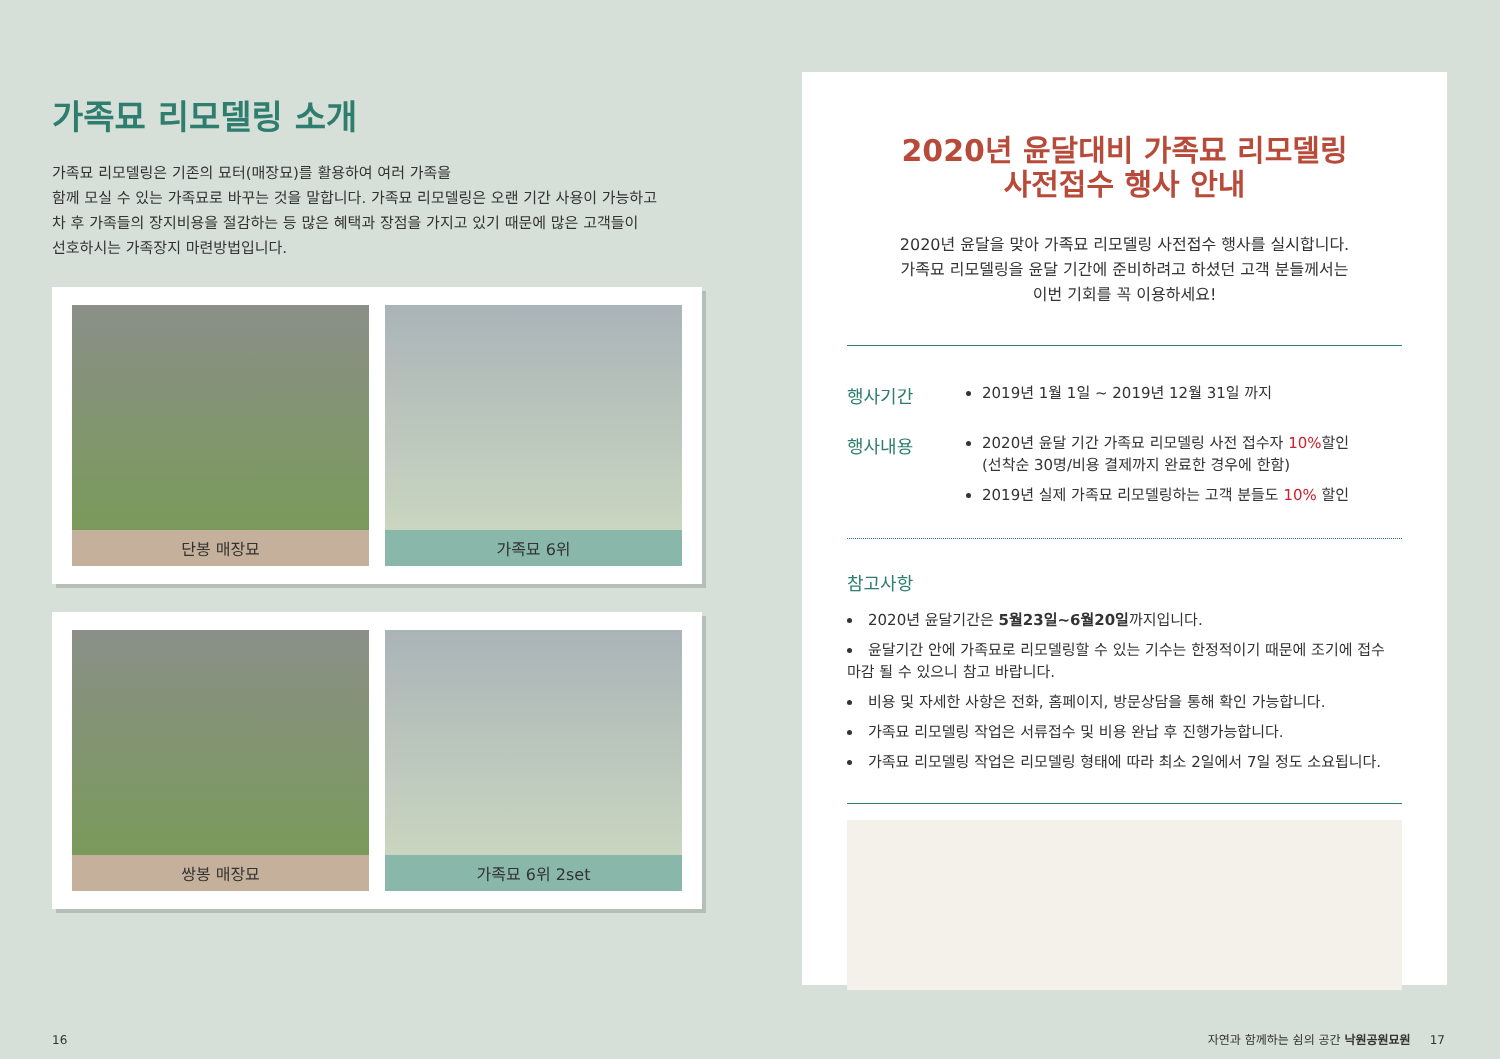가족묘 리모델링 소개
가족묘 리모델링은 기존의 묘터(매장묘)를 활용하여 여러 가족을
함께 모실 수 있는 가족묘로 바꾸는 것을 말합니다. 가족묘 리모델링은 오랜 기간 사용이 가능하고
차 후 가족들의 장지비용을 절감하는 등 많은 혜택과 장점을 가지고 있기 때문에 많은 고객들이
선호하시는 가족장지 마련방법입니다.
단봉 매장묘 가족묘 6위
쌍봉 매장묘 가족묘 6위 2set
16
2020년 윤달대비 가족묘 리모델링
사전접수 행사 안내
2020년 윤달을 맞아 가족묘 리모델링 사전접수 행사를 실시합니다.
가족묘 리모델링을 윤달 기간에 준비하려고 하셨던 고객 분들께서는
이번 기회를 꼭 이용하세요!
행사기간
2019년 1월 1일 ~ 2019년 12월 31일 까지
행사내용
2020년 윤달 기간 가족묘 리모델링 사전 접수자 10% 할인
(선착순 30명/비용 결제까지 완료한 경우에 한함)
2019년 실제 가족묘 리모델링하는 고객 분들도 10% 할인
참고사항
2020년 윤달기간은 5월23일~6월20일까지입니다.
윤달기간 안에 가족묘로 리모델링할 수 있는 기수는 한정적이기 때문에 조기에 접수 마감 될 수 있으니 참고 바랍니다.
비용 및 자세한 사항은 전화, 홈페이지, 방문상담을 통해 확인 가능합니다.
가족묘 리모델링 작업은 서류접수 및 비용 완납 후 진행가능합니다.
가족묘 리모델링 작업은 리모델링 형태에 따라 최소 2일에서 7일 정도 소요됩니다.
자연과 함께하는 쉼의 공간 낙원공원묘원 17